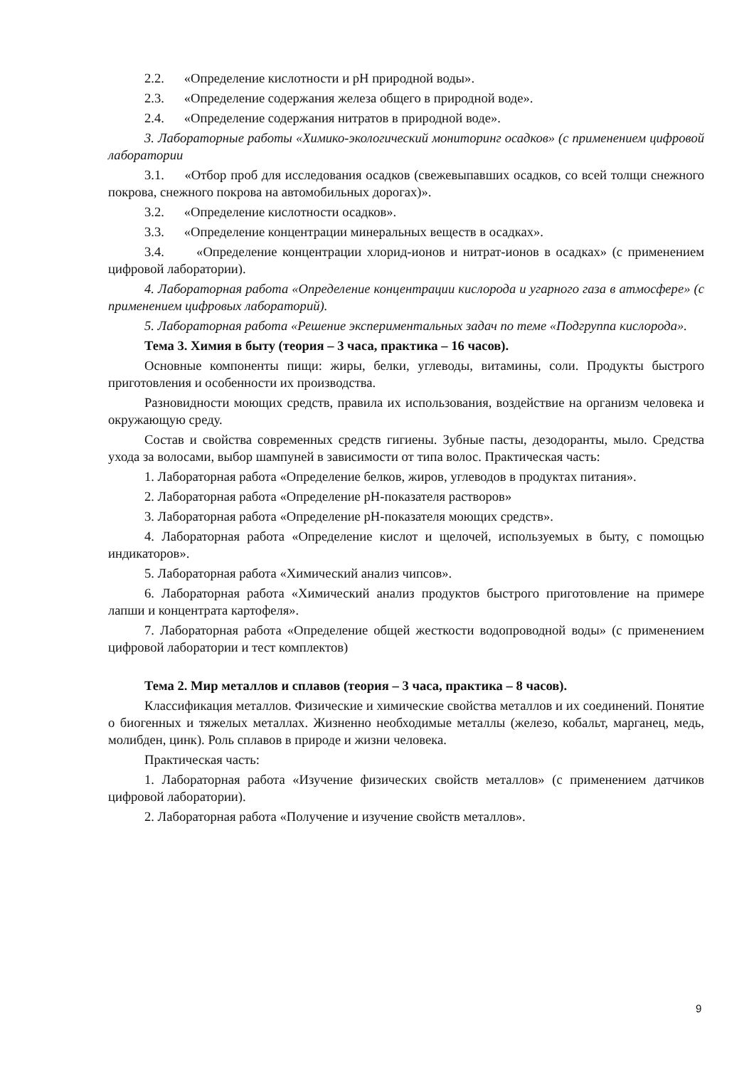2.2. «Определение кислотности и pH природной воды».
2.3. «Определение содержания железа общего в природной воде».
2.4. «Определение содержания нитратов в природной воде».
3. Лабораторные работы «Химико-экологический мониторинг осадков» (с применением цифровой лаборатории
3.1. «Отбор проб для исследования осадков (свежевыпавших осадков, со всей толщи снежного покрова, снежного покрова на автомобильных дорогах)».
3.2. «Определение кислотности осадков».
3.3. «Определение концентрации минеральных веществ в осадках».
3.4. «Определение концентрации хлорид-ионов и нитрат-ионов в осадках» (с применением цифровой лаборатории).
4. Лабораторная работа «Определение концентрации кислорода и угарного газа в атмосфере» (с применением цифровых лабораторий).
5. Лабораторная работа «Решение экспериментальных задач по теме «Подгруппа кислорода».
Тема 3. Химия в быту (теория – 3 часа, практика – 16 часов).
Основные компоненты пищи: жиры, белки, углеводы, витамины, соли. Продукты быстрого приготовления и особенности их производства.
Разновидности моющих средств, правила их использования, воздействие на организм человека и окружающую среду.
Состав и свойства современных средств гигиены. Зубные пасты, дезодоранты, мыло. Средства ухода за волосами, выбор шампуней в зависимости от типа волос. Практическая часть:
1. Лабораторная работа «Определение белков, жиров, углеводов в продуктах питания».
2. Лабораторная работа «Определение pH-показателя растворов»
3. Лабораторная работа «Определение pH-показателя моющих средств».
4. Лабораторная работа «Определение кислот и щелочей, используемых в быту, с помощью индикаторов».
5. Лабораторная работа «Химический анализ чипсов».
6. Лабораторная работа «Химический анализ продуктов быстрого приготовление на примере лапши и концентрата картофеля».
7. Лабораторная работа «Определение общей жесткости водопроводной воды» (с применением цифровой лаборатории и тест комплектов)
Тема 2. Мир металлов и сплавов (теория – 3 часа, практика – 8 часов).
Классификация металлов. Физические и химические свойства металлов и их соединений. Понятие о биогенных и тяжелых металлах. Жизненно необходимые металлы (железо, кобальт, марганец, медь, молибден, цинк). Роль сплавов в природе и жизни человека.
Практическая часть:
1. Лабораторная работа «Изучение физических свойств металлов» (с применением датчиков цифровой лаборатории).
2. Лабораторная работа «Получение и изучение свойств металлов».
9